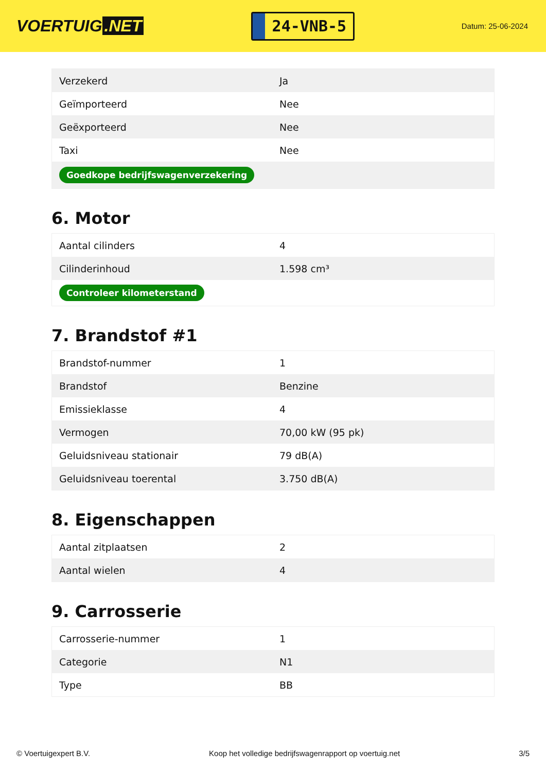VOERTUIG.NET
24-VNB-5
Datum: 25-06-2024
| Verzekerd | Ja |
| Geïmporteerd | Nee |
| Geëxporteerd | Nee |
| Taxi | Nee |
| Goedkope bedrijfswagenverzekering | |
6. Motor
| Aantal cilinders | 4 |
| Cilinderinhoud | 1.598 cm³ |
| Controleer kilometerstand | |
7. Brandstof #1
| Brandstof-nummer | 1 |
| Brandstof | Benzine |
| Emissieklasse | 4 |
| Vermogen | 70,00 kW (95 pk) |
| Geluidsniveau stationair | 79 dB(A) |
| Geluidsniveau toerental | 3.750 dB(A) |
8. Eigenschappen
| Aantal zitplaatsen | 2 |
| Aantal wielen | 4 |
9. Carrosserie
| Carrosserie-nummer | 1 |
| Categorie | N1 |
| Type | BB |
© Voertuigexpert B.V. Koop het volledige bedrijfswagenrapport op voertuig.net 3/5